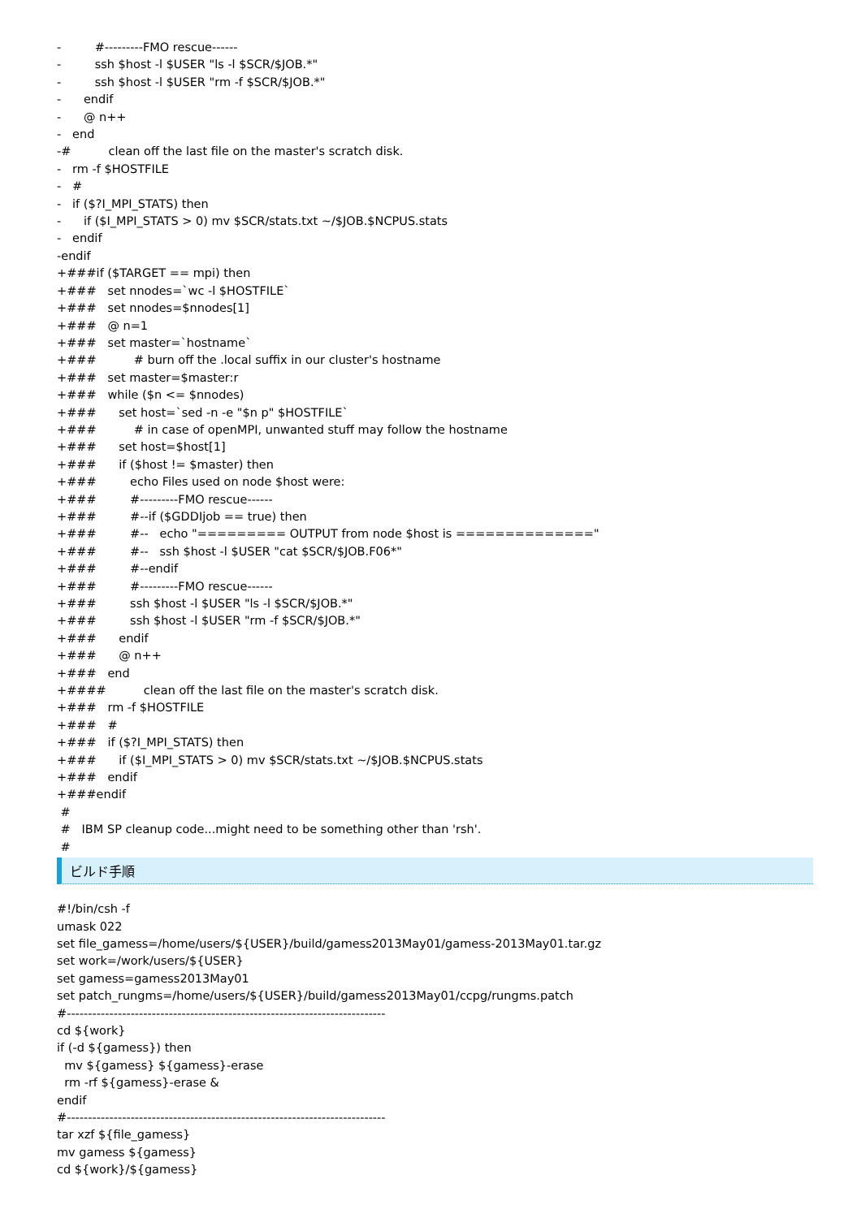-         #---------FMO rescue------
-         ssh $host -l $USER "ls -l $SCR/$JOB.*"
-         ssh $host -l $USER "rm -f $SCR/$JOB.*"
-      endif
-      @ n++
-   end
-#          clean off the last file on the master's scratch disk.
-   rm -f $HOSTFILE
-   #
-   if ($?I_MPI_STATS) then
-      if ($I_MPI_STATS > 0) mv $SCR/stats.txt ~/$JOB.$NCPUS.stats
-   endif
-endif
+###if ($TARGET == mpi) then
+###   set nnodes=`wc -l $HOSTFILE`
+###   set nnodes=$nnodes[1]
+###   @ n=1
+###   set master=`hostname`
+###          # burn off the .local suffix in our cluster's hostname
+###   set master=$master:r
+###   while ($n <= $nnodes)
+###      set host=`sed -n -e "$n p" $HOSTFILE`
+###          # in case of openMPI, unwanted stuff may follow the hostname
+###      set host=$host[1]
+###      if ($host != $master) then
+###         echo Files used on node $host were:
+###         #---------FMO rescue------
+###         #--if ($GDDIjob == true) then
+###         #--   echo "========= OUTPUT from node $host is =============="
+###         #--   ssh $host -l $USER "cat $SCR/$JOB.F06*"
+###         #--endif
+###         #---------FMO rescue------
+###         ssh $host -l $USER "ls -l $SCR/$JOB.*"
+###         ssh $host -l $USER "rm -f $SCR/$JOB.*"
+###      endif
+###      @ n++
+###   end
+####          clean off the last file on the master's scratch disk.
+###   rm -f $HOSTFILE
+###   #
+###   if ($?I_MPI_STATS) then
+###      if ($I_MPI_STATS > 0) mv $SCR/stats.txt ~/$JOB.$NCPUS.stats
+###   endif
+###endif
 #
 #   IBM SP cleanup code...might need to be something other than 'rsh'.
 #
ビルド手順
#!/bin/csh -f
umask 022
set file_gamess=/home/users/${USER}/build/gamess2013May01/gamess-2013May01.tar.gz
set work=/work/users/${USER}
set gamess=gamess2013May01
set patch_rungms=/home/users/${USER}/build/gamess2013May01/ccpg/rungms.patch
#---------------------------------------------------------------------------
cd ${work}
if (-d ${gamess}) then
  mv ${gamess} ${gamess}-erase
  rm -rf ${gamess}-erase &
endif
#---------------------------------------------------------------------------
tar xzf ${file_gamess}
mv gamess ${gamess}
cd ${work}/${gamess}